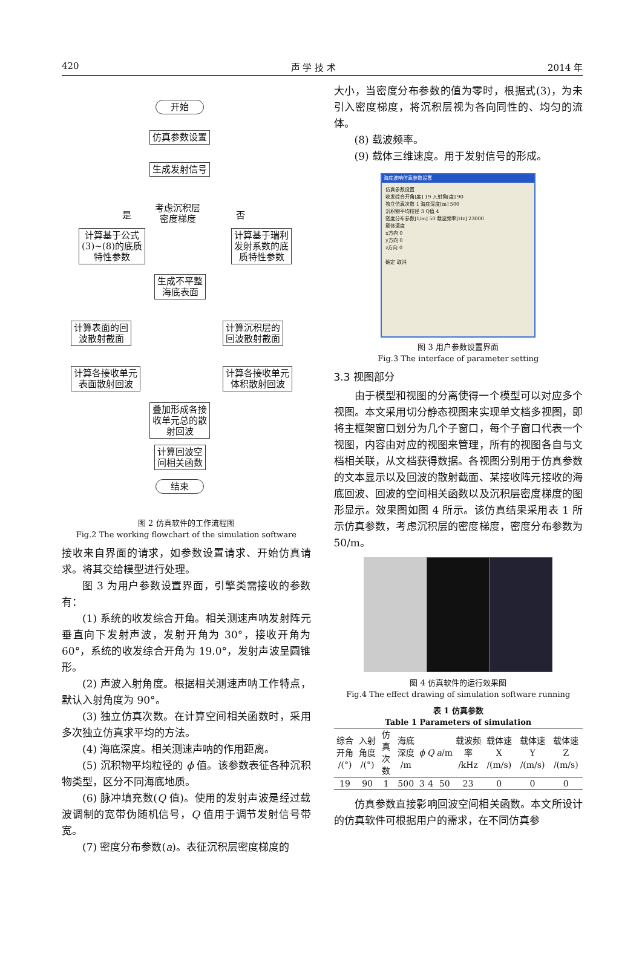420 声 学 技 术 2014 年
开始
仿真参数设置
生成发射信号
考虑沉积层
密度梯度 是 否
计算基于公式
(3)~(8)的底质
特性参数
计算基于瑞利
发射系数的底
质特性参数
生成不平整
海底表面
计算表面的回
波散射截面
计算沉积层的
回波散射截面
计算各接收单元
表面散射回波
计算各接收单元
体积散射回波
叠加形成各接
收单元总的散
射回波
计算回波空
间相关函数
结束
图 2 仿真软件的工作流程图
Fig.2 The working flowchart of the simulation software
接收来自界面的请求，如参数设置请求、开始仿真请求。将其交给模型进行处理。
图 3 为用户参数设置界面，引擎类需接收的参数有：
(1) 系统的收发综合开角。相关测速声呐发射阵元垂直向下发射声波，发射开角为 30°，接收开角为 60°，系统的收发综合开角为 19.0°，发射声波呈圆锥形。
(2) 声波入射角度。根据相关测速声呐工作特点，默认入射角度为 90°。
(3) 独立仿真次数。在计算空间相关函数时，采用多次独立仿真求平均的方法。
(4) 海底深度。相关测速声呐的作用距离。
(5) 沉积物平均粒径的 ϕ 值。该参数表征各种沉积物类型，区分不同海底地质。
(6) 脉冲填充数(Q 值)。使用的发射声波是经过载波调制的宽带伪随机信号，Q 值用于调节发射信号带宽。
(7) 密度分布参数(a)。表征沉积层密度梯度的
大小，当密度分布参数的值为零时，根据式(3)，为未引入密度梯度，将沉积层视为各向同性的、均匀的流体。
(8) 载波频率。
(9) 载体三维速度。用于发射信号的形成。
海底波响仿真参数设置
仿真参数设置
收发综合开角[度] 19 入射角[度] 90
独立仿真次数 1 海底深度[m] 500
沉积物平均粒径 3 Q值 4
密度分布参数[1/m] 50 载波频率[Hz] 23000
载体速度
x方向 0
y方向 0
z方向 0
确定 取消
图 3 用户参数设置界面
Fig.3 The interface of parameter setting
3.3 视图部分
由于模型和视图的分离使得一个模型可以对应多个视图。本文采用切分静态视图来实现单文档多视图，即将主框架窗口划分为几个子窗口，每个子窗口代表一个视图，内容由对应的视图来管理，所有的视图各自与文档相关联，从文档获得数据。各视图分别用于仿真参数的文本显示以及回波的散射截面、某接收阵元接收的海底回波、回波的空间相关函数以及沉积层密度梯度的图形显示。效果图如图 4 所示。该仿真结果采用表 1 所示仿真参数，考虑沉积层的密度梯度，密度分布参数为 50/m。
图 4 仿真软件的运行效果图
Fig.4 The effect drawing of simulation software running
表 1 仿真参数
Table 1 Parameters of simulation
| 综合开角 /(°) | 入射角度 /(°) | 仿真次数 | 海底深度 /m | ϕ | Q | a /m | 载波频率 /kHz | 载体速 X /(m/s) | 载体速 Y /(m/s) | 载体速 Z /(m/s) |
| --- | --- | --- | --- | --- | --- | --- | --- | --- | --- | --- |
| 19 | 90 | 1 | 500 | 3 | 4 | 50 | 23 | 0 | 0 | 0 |
仿真参数直接影响回波空间相关函数。本文所设计的仿真软件可根据用户的需求，在不同仿真参